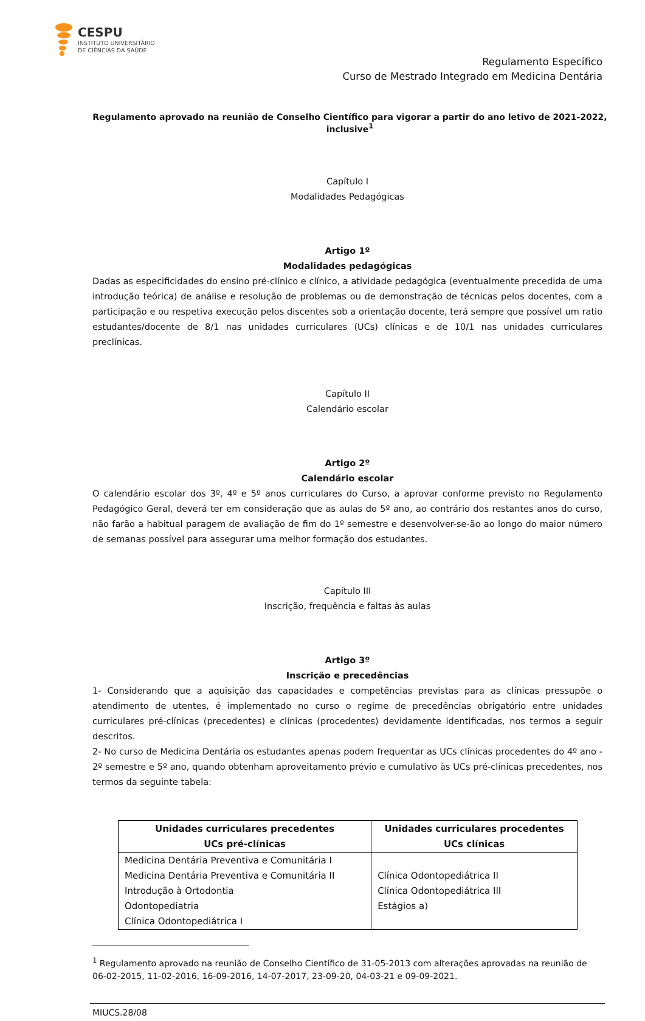CESPU
INSTITUTO UNIVERSITÁRIO
DE CIÊNCIAS DA SAÚDE
Regulamento Específico
Curso de Mestrado Integrado em Medicina Dentária
Regulamento aprovado na reunião de Conselho Científico para vigorar a partir do ano letivo de 2021-2022, inclusive<sup>1</sup>
Capítulo I
Modalidades Pedagógicas
Artigo 1º
Modalidades pedagógicas
Dadas as especificidades do ensino pré-clínico e clínico, a atividade pedagógica (eventualmente precedida de uma introdução teórica) de análise e resolução de problemas ou de demonstração de técnicas pelos docentes, com a participação e ou respetiva execução pelos discentes sob a orientação docente, terá sempre que possível um ratio estudantes/docente de 8/1 nas unidades curriculares (UCs) clínicas e de 10/1 nas unidades curriculares preclínicas.
Capítulo II
Calendário escolar
Artigo 2º
Calendário escolar
O calendário escolar dos 3º, 4º e 5º anos curriculares do Curso, a aprovar conforme previsto no Regulamento Pedagógico Geral, deverá ter em consideração que as aulas do 5º ano, ao contrário dos restantes anos do curso, não farão a habitual paragem de avaliação de fim do 1º semestre e desenvolver-se-ão ao longo do maior número de semanas possível para assegurar uma melhor formação dos estudantes.
Capítulo III
Inscrição, frequência e faltas às aulas
Artigo 3º
Inscrição e precedências
1- Considerando que a aquisição das capacidades e competências previstas para as clínicas pressupõe o atendimento de utentes, é implementado no curso o regime de precedências obrigatório entre unidades curriculares pré-clínicas (precedentes) e clínicas (procedentes) devidamente identificadas, nos termos a seguir descritos.
2- No curso de Medicina Dentária os estudantes apenas podem frequentar as UCs clínicas procedentes do 4º ano - 2º semestre e 5º ano, quando obtenham aproveitamento prévio e cumulativo às UCs pré-clínicas precedentes, nos termos da seguinte tabela:
| Unidades curriculares precedentes UCs pré-clínicas | Unidades curriculares procedentes UCs clínicas |
| --- | --- |
| Medicina Dentária Preventiva e Comunitária I Medicina Dentária Preventiva e Comunitária II Introdução à Ortodontia Odontopediatria Clínica Odontopediátrica I | Clínica Odontopediátrica II Clínica Odontopediátrica III Estágios a) |
<sup>1</sup> Regulamento aprovado na reunião de Conselho Científico de 31-05-2013 com alterações aprovadas na reunião de 06-02-2015, 11-02-2016, 16-09-2016, 14-07-2017, 23-09-20, 04-03-21 e 09-09-2021.
MIUCS.28/08